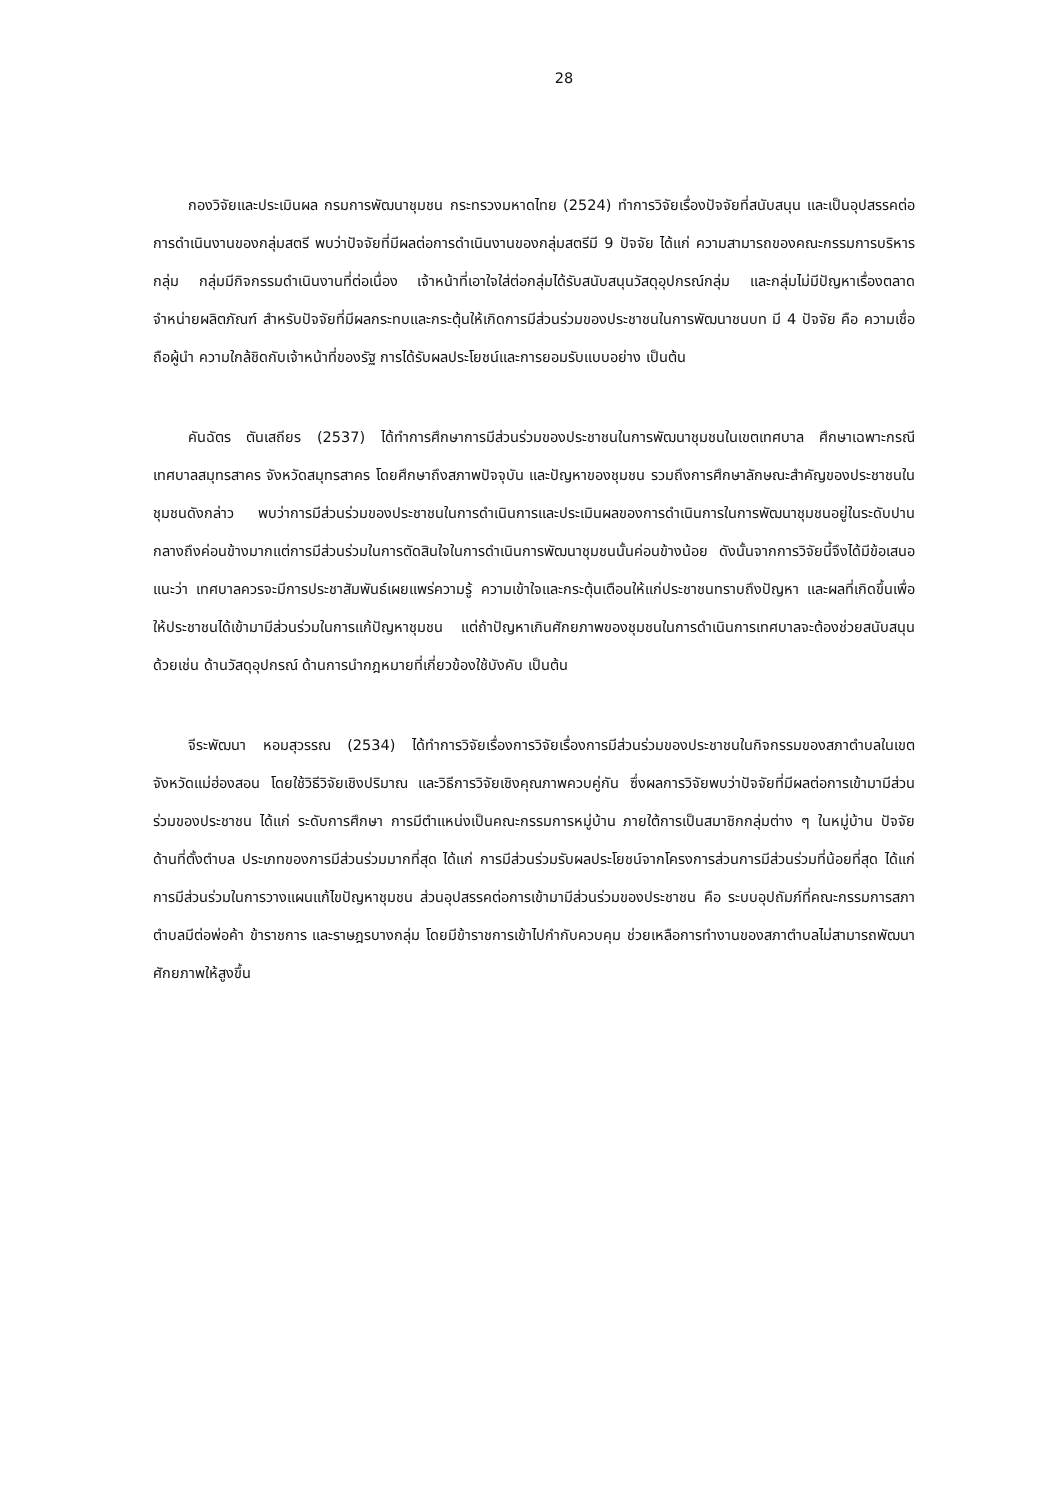28
กองวิจัยและประเมินผล กรมการพัฒนาชุมชน กระทรวงมหาดไทย (2524) ทำการวิจัยเรื่องปัจจัยที่สนับสนุน และเป็นอุปสรรคต่อการดำเนินงานของกลุ่มสตรี พบว่าปัจจัยที่มีผลต่อการดำเนินงานของกลุ่มสตรีมี 9 ปัจจัย ได้แก่ ความสามารถของคณะกรรมการบริหารกลุ่ม กลุ่มมีกิจกรรมดำเนินงานที่ต่อเนื่อง เจ้าหน้าที่เอาใจใส่ต่อกลุ่มได้รับสนับสนุนวัสดุอุปกรณ์กลุ่ม และกลุ่มไม่มีปัญหาเรื่องตลาดจำหน่ายผลิตภัณฑ์ สำหรับปัจจัยที่มีผลกระทบและกระตุ้นให้เกิดการมีส่วนร่วมของประชาชนในการพัฒนาชนบท มี 4 ปัจจัย คือ ความเชื่อถือผู้นำ ความใกล้ชิดกับเจ้าหน้าที่ของรัฐ การได้รับผลประโยชน์และการยอมรับแบบอย่าง เป็นต้น
คันฉัตร ตันเสถียร (2537) ได้ทำการศึกษาการมีส่วนร่วมของประชาชนในการพัฒนาชุมชนในเขตเทศบาล ศึกษาเฉพาะกรณีเทศบาลสมุทรสาคร จังหวัดสมุทรสาคร โดยศึกษาถึงสภาพปัจจุบัน และปัญหาของชุมชน รวมถึงการศึกษาลักษณะสำคัญของประชาชนในชุมชนดังกล่าว พบว่าการมีส่วนร่วมของประชาชนในการดำเนินการและประเมินผลของการดำเนินการในการพัฒนาชุมชนอยู่ในระดับปานกลางถึงค่อนข้างมากแต่การมีส่วนร่วมในการตัดสินใจในการดำเนินการพัฒนาชุมชนนั้นค่อนข้างน้อย ดังนั้นจากการวิจัยนี้จึงได้มีข้อเสนอแนะว่า เทศบาลควรจะมีการประชาสัมพันธ์เผยแพร่ความรู้ ความเข้าใจและกระตุ้นเตือนให้แก่ประชาชนทราบถึงปัญหา และผลที่เกิดขึ้นเพื่อให้ประชาชนได้เข้ามามีส่วนร่วมในการแก้ปัญหาชุมชน แต่ถ้าปัญหาเกินศักยภาพของชุมชนในการดำเนินการเทศบาลจะต้องช่วยสนับสนุนด้วยเช่น ด้านวัสดุอุปกรณ์ ด้านการนำกฎหมายที่เกี่ยวข้องใช้บังคับ เป็นต้น
จีระพัฒนา หอมสุวรรณ (2534) ได้ทำการวิจัยเรื่องการวิจัยเรื่องการมีส่วนร่วมของประชาชนในกิจกรรมของสภาตำบลในเขตจังหวัดแม่ฮ่องสอน โดยใช้วิธีวิจัยเชิงปริมาณ และวิธีการวิจัยเชิงคุณภาพควบคู่กัน ซึ่งผลการวิจัยพบว่าปัจจัยที่มีผลต่อการเข้ามามีส่วนร่วมของประชาชน ได้แก่ ระดับการศึกษา การมีตำแหน่งเป็นคณะกรรมการหมู่บ้าน ภายใต้การเป็นสมาชิกกลุ่มต่าง ๆ ในหมู่บ้าน ปัจจัยด้านที่ตั้งตำบล ประเภทของการมีส่วนร่วมมากที่สุด ได้แก่ การมีส่วนร่วมรับผลประโยชน์จากโครงการส่วนการมีส่วนร่วมที่น้อยที่สุด ได้แก่ การมีส่วนร่วมในการวางแผนแก้ไขปัญหาชุมชน ส่วนอุปสรรคต่อการเข้ามามีส่วนร่วมของประชาชน คือ ระบบอุปถัมภ์ที่คณะกรรมการสภาตำบลมีต่อพ่อค้า ข้าราชการ และราษฎรบางกลุ่ม โดยมีข้าราชการเข้าไปกำกับควบคุม ช่วยเหลือการทำงานของสภาตำบลไม่สามารถพัฒนาศักยภาพให้สูงขึ้น